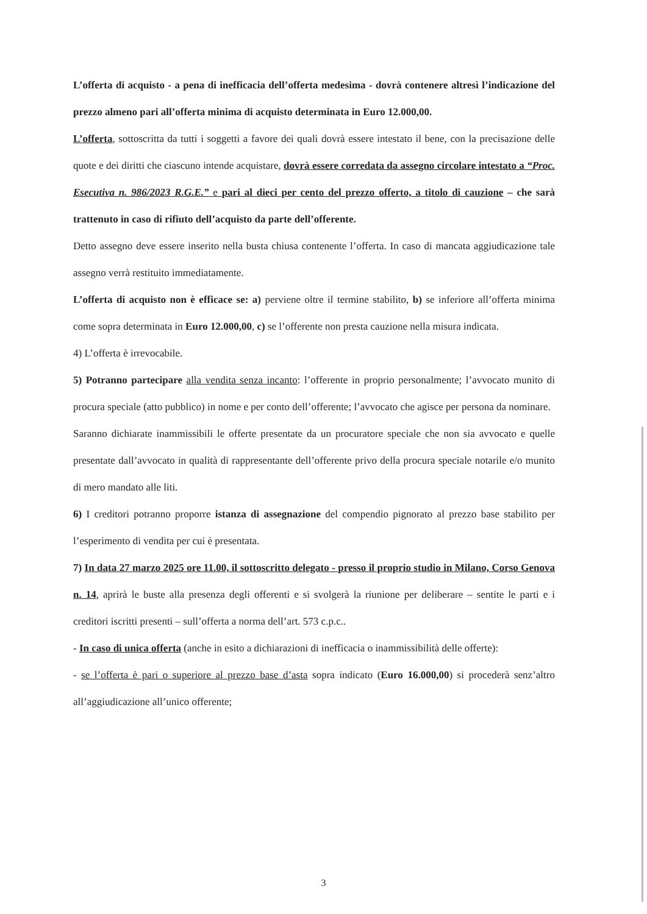L’offerta di acquisto - a pena di inefficacia dell’offerta medesima - dovrà contenere altresì l’indicazione del prezzo almeno pari all’offerta minima di acquisto determinata in Euro 12.000,00.
L’offerta, sottoscritta da tutti i soggetti a favore dei quali dovrà essere intestato il bene, con la precisazione delle quote e dei diritti che ciascuno intende acquistare, dovrà essere corredata da assegno circolare intestato a “Proc. Esecutiva n. 986/2023 R.G.E.” e pari al dieci per cento del prezzo offerto, a titolo di cauzione – che sarà trattenuto in caso di rifiuto dell’acquisto da parte dell’offerente.
Detto assegno deve essere inserito nella busta chiusa contenente l’offerta. In caso di mancata aggiudicazione tale assegno verrà restituito immediatamente.
L’offerta di acquisto non è efficace se: a) perviene oltre il termine stabilito, b) se inferiore all’offerta minima come sopra determinata in Euro 12.000,00, c) se l’offerente non presta cauzione nella misura indicata.
4) L’offerta è irrevocabile.
5) Potranno partecipare alla vendita senza incanto: l’offerente in proprio personalmente; l’avvocato munito di procura speciale (atto pubblico) in nome e per conto dell’offerente; l’avvocato che agisce per persona da nominare.
Saranno dichiarate inammissibili le offerte presentate da un procuratore speciale che non sia avvocato e quelle presentate dall’avvocato in qualità di rappresentante dell’offerente privo della procura speciale notarile e/o munito di mero mandato alle liti.
6) I creditori potranno proporre istanza di assegnazione del compendio pignorato al prezzo base stabilito per l’esperimento di vendita per cui è presentata.
7) In data 27 marzo 2025 ore 11.00, il sottoscritto delegato - presso il proprio studio in Milano, Corso Genova n. 14, aprirà le buste alla presenza degli offerenti e si svolgerà la riunione per deliberare – sentite le parti e i creditori iscritti presenti – sull’offerta a norma dell’art. 573 c.p.c..
- In caso di unica offerta (anche in esito a dichiarazioni di inefficacia o inammissibilità delle offerte):
- se l’offerta è pari o superiore al prezzo base d’asta sopra indicato (Euro 16.000,00) si procederà senz’altro all’aggiudicazione all’unico offerente;
3